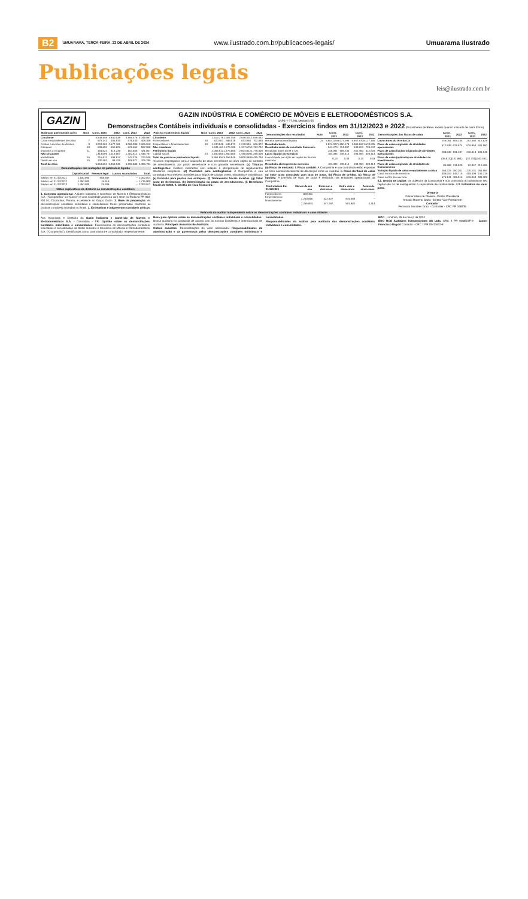B2 UMUARAMA, TERÇA-FEIRA, 23 DE ABRIL DE 2024 www.ilustrado.com.br/publicacoes-legais/ Umuarama Ilustrado
Publicações legais
leis@ilustrado.com.br
GAZIN
GAZIN INDÚSTRIA E COMÉRCIO DE MÓVEIS E ELETRODOMÉSTICOS S.A.
CNPJ nº 77.941.490/0001-55
Demonstrações Contábeis individuais e consolidadas - Exercícios findos em 31/12/2023 e 2022 (Em milhares de Reais, exceto quando indicado de outra forma)
| Balanços patrimoniais Ativo | Nota | Contr. 2023 | 2022 | Cons. 2023 | 2022 |
| --- | --- | --- | --- | --- | --- |
| Circulante | | 4.548.559 | 3.840.038 | 4.598.376 | 4.048.997 |
| Caixa e equivalentes de caixa | 7 | 675.141 | 406.916 | 678.440 | 408.309 |
| Contas a receber de clientes | 9 | 3.001.383 | 2.577.181 | 3.086.098 | 2.605.910 |
| Estoques | 10 | 608.604 | 550.825 | 629.663 | 557.948 |
| Impostos a recuperar | 11 | 164.622 | 413.239 | 164.656 | 421.947 |
| Não circulante | | 1.313.095 | 1.619.507 | 1.302.512 | 1.446.797 |
| Imobilizado | 16 | 216.874 | 198.617 | 247.326 | 224.548 |
| Direito de uso | 15 | 100.492 | 98.428 | 108.971 | 105.295 |
| Total do ativo | | 5.861.654 | 5.459.545 | 5.900.888 | 5.495.794 |
Demonstrações das mutações do patrimônio líquido
| | Capital social | Reserva legal | Lucros acumulados | Total |
| --- | --- | --- | --- | --- |
| Saldos em 31/12/2021 | 1.100.000 | 588.847 | – | 2.002.013 |
| Saldos em 31/12/2022 | 1.350.000 | 15.618 | – | 1.776.000 |
| Saldos em 31/12/2023 | 1.450.000 | 25.338 | – | 2.003.912 |
Notas explicativas da diretoria às demonstrações contábeis
1. Contexto operacional: A Gazin Indústria e Comércio de Móveis e Eletrodomésticos S.A. ("Companhia" ou "Gazin") é uma sociedade anônima com sede na Rodovia PR 082, KM 01, Douradina, Paraná, e pertence ao Grupo Gazin. 2. Base de preparação: As demonstrações contábeis individuais e consolidadas foram preparadas conforme as práticas contábeis adotadas no Brasil. 3. Estimativas e julgamentos contábeis críticos.
| Passivo e patrimônio líquido | Nota | Contr. 2023 | 2022 | Cons. 2023 | 2022 |
| --- | --- | --- | --- | --- | --- |
| Circulante | | 2.516.279 | 1.907.355 | 2.549.301 | 1.936.052 |
| Fornecedores | 18 | 820.401 | 689.019 | 833.960 | 702.648 |
| Empréstimos e financiamentos | 19 | 1.240.946 | 846.972 | 1.240.946 | 846.972 |
| Não circulante | | 1.341.463 | 1.776.190 | 1.347.675 | 1.783.742 |
| Patrimônio líquido | | 2.003.912 | 1.776.000 | 2.003.912 | 1.776.000 |
| Capital social | 24 | 1.450.000 | 1.350.000 | 1.450.000 | 1.350.000 |
| Total do passivo e patrimônio líquido | | 5.861.654 | 5.459.545 | 5.900.888 | 5.495.794 |
recursos empregados para a aquisição de ativo semelhante ao ativo objeto do contrato de arrendamento, por prazo semelhante e com garantia semelhante. (c) Tributos contingentes: Existem incertezas com relação à interpretação de regulamentos tributários complexos. (d) Provisões para contingências: A Companhia e sua controlada reconhecem provisões para litígios de causas cíveis, tributárias e trabalhistas. (e) Provisão para perdas nos estoques. (f) Tratamentos fiscais incertos. (g) Valor justo de derivativos. (h) Determinação do prazo de arrendamento. (i) Benefícios fiscais de ICMS. 4. Gestão de risco financeiro.
| Demonstrações dos resultados | Nota | Contr. 2023 | 2022 | Cons. 2023 | 2022 |
| --- | --- | --- | --- | --- | --- |
| Receita operacional líquida | 25 | 5.801.026 | 5.077.093 | 5.957.870 | 5.127.195 |
| Resultado bruto | | 1.924.327 | 1.650.178 | 1.983.187 | 1.670.605 |
| Resultado antes do resultado financeiro | | 541.273 | 724.997 | 543.824 | 728.247 |
| Resultado antes do IR e CS | | 245.051 | 509.244 | 252.460 | 512.625 |
| Lucro líquido do exercício | | 194.394 | 439.414 | 194.394 | 439.414 |
| Lucro líquido por ação de capital no final do exercício | | 0,13 | 0,33 | 0,13 | 0,33 |
| Resultado abrangente do exercício | | 194.394 | 439.414 | 194.394 | 439.414 |
(a) Risco de mercado: i. Risco cambial: A Companhia e sua controlada estão expostas ao risco cambial decorrente de diferenças entre as moedas. ii. Risco do fluxo de caixa ou valor justo associado com taxa de juros. (b) Risco de crédito. (c) Risco de liquidez: A previsão de fluxo de caixa é realizada nas entidades operacionais da Companhia.
| Controladora Em 31/12/2023 | Menos de um ano | Entre um e dois anos | Entre dois e cinco anos | Acima de cinco anos |
| --- | --- | --- | --- | --- |
| Fornecedores | 820.401 | – | – | – |
| Empréstimos e financiamento | 1.240.946 | 322.927 | 544.393 | – |
| | 2.265.063 | 347.287 | 587.982 | 4.314 |
| Demonstrações dos fluxos de caixa | Contr. 2023 | 2022 | Cons. 2023 | 2022 |
| --- | --- | --- | --- | --- |
| Lucro antes do IR e da CS | 245.051 | 509.244 | 252.460 | 512.625 |
| Fluxo de caixa originado de atividades operacionais | 612.839 | 628.674 | 628.954 | 631.560 |
| Fluxo de caixa líquido originado de atividades operacionais | 208.649 | 191.237 | 210.414 | 191.549 |
| Fluxo de caixa (aplicado) em atividades de investimento | (35.813) | (142.861) | (32.731) | (140.361) |
| Fluxo de caixa originado de atividades de financiamento | 95.389 | 211.825 | 92.447 | 210.406 |
| Variação líquida de caixa e equivalentes a caixa | 268.225 | 260.201 | 270.131 | 261.594 |
| Caixa no início do exercício | 406.916 | 146.715 | 408.309 | 146.715 |
| Caixa no fim do exercício | 675.141 | 406.916 | 678.440 | 408.309 |
4.2. Gestão de capital: Os objetivos da Companhia e sua controlada ao administrar seu capital são os de salvaguardar a capacidade de continuidade. 4.3. Estimativa do valor justo.
Diretoria
Gilmar Alves de Oliveira - Diretor Presidente
Antonio Roberto Gazin - Diretor Vice-Presidente
Contador
Fernando Sanches Graci - Controller - CRC PR 048735
Relatório do auditor independente sobre as demonstrações contábeis individuais e consolidadas
Aos Acionistas e Diretoria da Gazin Indústria e Comércio de Móveis e Eletrodomésticos S.A. - Douradina - PR. Opinião sobre as demonstrações contábeis individuais e consolidadas: Examinamos as demonstrações contábeis individuais e consolidadas da Gazin Indústria e Comércio de Móveis e Eletrodomésticos S.A. ("Companhia"), identificadas como controladora e consolidado, respectivamente.
Base para opinião sobre as demonstrações contábeis individuais e consolidadas: Nossa auditoria foi conduzida de acordo com as normas brasileiras e internacionais de auditoria. Principais Assuntos de Auditoria.
Outros assuntos: Demonstrações do valor adicionado. Responsabilidades da administração e da governança pelas demonstrações contábeis individuais e consolidadas.
Responsabilidades do auditor pela auditoria das demonstrações contábeis individuais e consolidadas.
BDO Londrina, 28 de março de 2024
BDO RCS Auditores Independentes SS Ltda. CRC 2 PR 006853/F-9 Josnei Francisco Dagort Contador - CRC 1 PR 054116/O-8